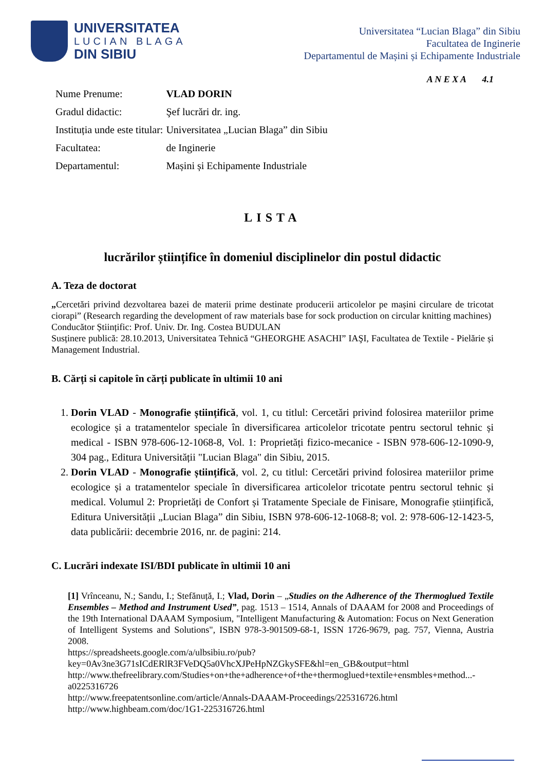UNIVERSITATEA
LUCIAN BLAGA
DIN SIBIU
Universitatea “Lucian Blaga” din Sibiu
Facultatea de Inginerie
Departamentul de Mașini și Echipamente Industriale
A N E X A 4.1
| Nume Prenume: | VLAD DORIN |
| Gradul didactic: | Şef lucrări dr. ing. |
| Instituția unde este titular: | Universitatea „Lucian Blaga” din Sibiu |
| Facultatea: | de Inginerie |
| Departamentul: | Mașini și Echipamente Industriale |
LISTA
lucrărilor științifice în domeniul disciplinelor din postul didactic
A. Teza de doctorat
„Cercetări privind dezvoltarea bazei de materii prime destinate producerii articolelor pe mașini circulare de tricotat ciorapi” (Research regarding the development of raw materials base for sock production on circular knitting machines)
Conducător Științific: Prof. Univ. Dr. Ing. Costea BUDULAN
Susținere publică: 28.10.2013, Universitatea Tehnică “GHEORGHE ASACHI” IAŞI, Facultatea de Textile - Pielărie și Management Industrial.
B. Cărți si capitole în cărți publicate în ultimii 10 ani
1. Dorin VLAD - Monografie științifică, vol. 1, cu titlul: Cercetări privind folosirea materiilor prime ecologice și a tratamentelor speciale în diversificarea articolelor tricotate pentru sectorul tehnic și medical - ISBN 978-606-12-1068-8, Vol. 1: Proprietăți fizico-mecanice - ISBN 978-606-12-1090-9, 304 pag., Editura Universității "Lucian Blaga" din Sibiu, 2015.
2. Dorin VLAD - Monografie științifică, vol. 2, cu titlul: Cercetări privind folosirea materiilor prime ecologice și a tratamentelor speciale în diversificarea articolelor tricotate pentru sectorul tehnic și medical. Volumul 2: Proprietăți de Confort și Tratamente Speciale de Finisare, Monografie științifică, Editura Universității „Lucian Blaga” din Sibiu, ISBN 978-606-12-1068-8; vol. 2: 978-606-12-1423-5, data publicării: decembrie 2016, nr. de pagini: 214.
C. Lucrări indexate ISI/BDI publicate în ultimii 10 ani
[1] Vrînceanu, N.; Sandu, I.; Stefănuță, I.; Vlad, Dorin – „Studies on the Adherence of the Thermoglued Textile Ensembles – Method and Instrument Used”, pag. 1513 – 1514, Annals of DAAAM for 2008 and Proceedings of the 19th International DAAAM Symposium, "Intelligent Manufacturing & Automation: Focus on Next Generation of Intelligent Systems and Solutions", ISBN 978-3-901509-68-1, ISSN 1726-9679, pag. 757, Vienna, Austria 2008.
https://spreadsheets.google.com/a/ulbsibiu.ro/pub?key=0Av3ne3G71sICdERlR3FVeDQ5a0VhcXJPeHpNZGkySFE&hl=en_GB&output=html
http://www.thefreelibrary.com/Studies+on+the+adherence+of+the+thermoglued+textile+ensmbles+method...-a0225316726
http://www.freepatentsonline.com/article/Annals-DAAAM-Proceedings/225316726.html
http://www.highbeam.com/doc/1G1-225316726.html